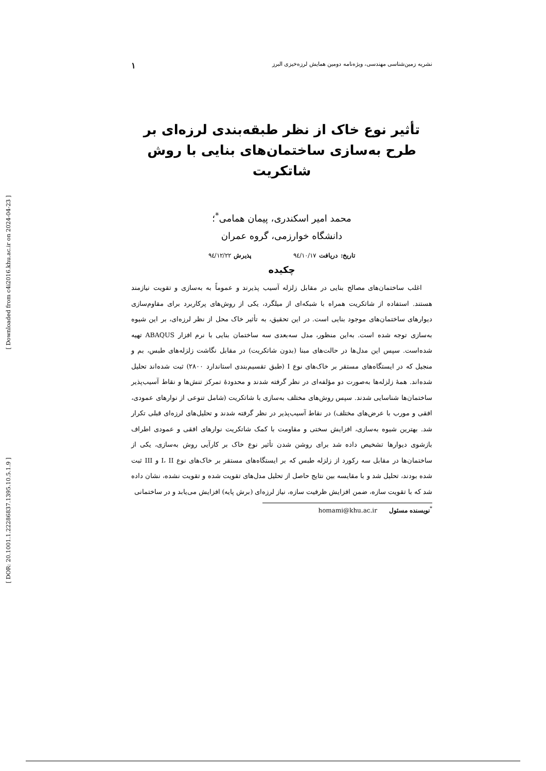[ Downloaded from c4i2016.khu.ac.ir on 2024-04-23 ]
[ DOR: 20.1001.1.22286837.1395.10.5.1.9 ]
نشریه زمین‌شناسی مهندسی، ویژه‌نامه دومین همایش لرزه‌خیزی البرز ۱
تأثیر نوع خاک از نظر طبقه‌بندی لرزه‌ای بر طرح به‌سازی ساختمان‌های بنایی با روش شاتکریت
محمد امیر اسکندری، پیمان همامی<sup>*</sup>؛
دانشگاه خوارزمی، گروه عمران
تاریخ: دریافت ۹٤/۱۰/۱۷ پذیرش ۹٤/۱۲/۲۲
چکیده
اغلب ساختمان‌های مصالح بنایی در مقابل زلزله آسیب پذیرند و عموماً به به‌سازی و تقویت نیازمند هستند. استفاده از شاتکریت همراه با شبکه‌ای از میلگرد، یکی از روش‌های پرکاربرد برای مقاوم‌سازی دیوارهای ساختمان‌های موجود بنایی است. در این تحقیق، به تأثیر خاک محل از نظر لرزه‌ای، بر این شیوه به‌سازی توجه شده است. به‌این منظور، مدل سه‌بعدی سه ساختمان بنایی با نرم افزار ABAQUS تهیه شده‌است. سپس این مدل‌ها در حالت‌های مبنا (بدون شاتکریت) در مقابل نگاشت زلزله‌های طبس، بم و منجیل که در ایستگاه‌های مستقر بر خاک‌های نوع I (طبق تقسیم‌بندی استاندارد ۲۸۰۰) ثبت شده‌اند تحلیل شده‌اند. همهٔ زلزله‌ها به‌صورت دو مؤلفه‌ای در نظر گرفته شدند و محدودهٔ تمرکز تنش‌ها و نقاط آسیب‌پذیر ساختمان‌ها شناسایی شدند. سپس روش‌های مختلف به‌سازی با شاتکریت (شامل تنوعی از نوارهای عمودی، افقی و مورب با عرض‌های مختلف) در نقاط آسیب‌پذیر در نظر گرفته شدند و تحلیل‌های لرزه‌ای قبلی تکرار شد. بهترین شیوه به‌سازی، افزایش سختی و مقاومت با کمک شاتکریت نوارهای افقی و عمودی اطراف بازشوی دیوارها تشخیص داده شد برای روشن شدن تأثیر نوع خاک بر کارآیی روش به‌سازی، یکی از ساختمان‌ها در مقابل سه رکورد از زلزله طبس که بر ایستگاه‌های مستقر بر خاک‌های نوع I، II و III ثبت شده بودند، تحلیل شد و با مقایسه بین نتایج حاصل از تحلیل مدل‌های تقویت شده و تقویت نشده، نشان داده شد که با تقویت سازه، ضمن افزایش ظرفیت سازه، نیاز لرزه‌ای (برش پایه) افزایش می‌یابد و در ساختمانی
<sup>*</sup> نویسنده مسئول homami@khu.ac.ir